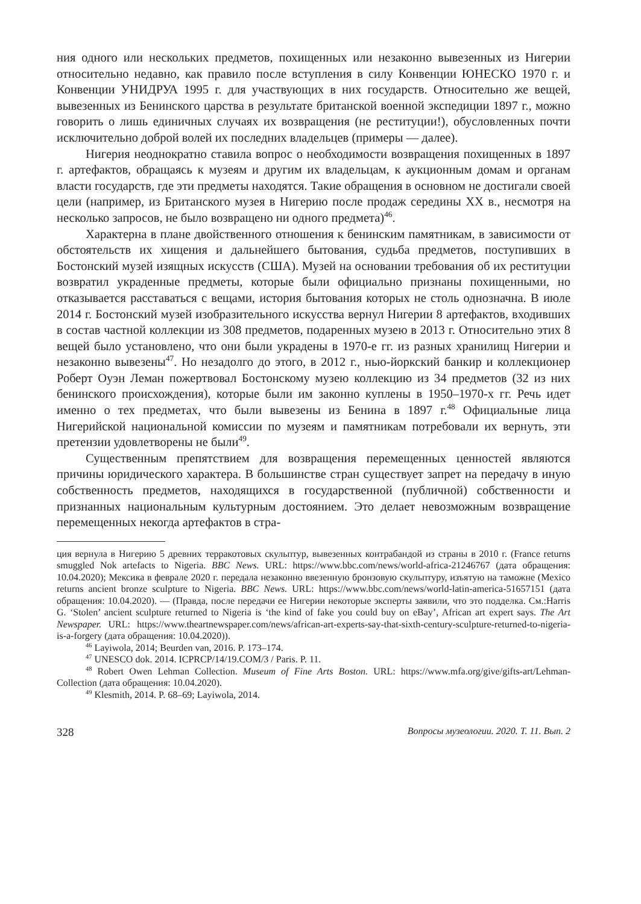ния одного или нескольких предметов, похищенных или незаконно вывезенных из Нигерии относительно недавно, как правило после вступления в силу Конвенции ЮНЕСКО 1970 г. и Конвенции УНИДРУА 1995 г. для участвующих в них государств. Относительно же вещей, вывезенных из Бенинского царства в результате британской военной экспедиции 1897 г., можно говорить о лишь единичных случаях их возвращения (не реституции!), обусловленных почти исключительно доброй волей их последних владельцев (примеры — далее).
Нигерия неоднократно ставила вопрос о необходимости возвращения похищенных в 1897 г. артефактов, обращаясь к музеям и другим их владельцам, к аукционным домам и органам власти государств, где эти предметы находятся. Такие обращения в основном не достигали своей цели (например, из Британского музея в Нигерию после продаж середины XX в., несмотря на несколько запросов, не было возвращено ни одного предмета)<sup>46</sup>.
Характерна в плане двойственного отношения к бенинским памятникам, в зависимости от обстоятельств их хищения и дальнейшего бытования, судьба предметов, поступивших в Бостонский музей изящных искусств (США). Музей на основании требования об их реституции возвратил украденные предметы, которые были официально признаны похищенными, но отказывается расставаться с вещами, история бытования которых не столь однозначна. В июле 2014 г. Бостонский музей изобразительного искусства вернул Нигерии 8 артефактов, входивших в состав частной коллекции из 308 предметов, подаренных музею в 2013 г. Относительно этих 8 вещей было установлено, что они были украдены в 1970-е гг. из разных хранилищ Нигерии и незаконно вывезены<sup>47</sup>. Но незадолго до этого, в 2012 г., нью-йоркский банкир и коллекционер Роберт Оуэн Леман пожертвовал Бостонскому музею коллекцию из 34 предметов (32 из них бенинского происхождения), которые были им законно куплены в 1950–1970-х гг. Речь идет именно о тех предметах, что были вывезены из Бенина в 1897 г.<sup>48</sup> Официальные лица Нигерийской национальной комиссии по музеям и памятникам потребовали их вернуть, эти претензии удовлетворены не были<sup>49</sup>.
Существенным препятствием для возвращения перемещенных ценностей являются причины юридического характера. В большинстве стран существует запрет на передачу в иную собственность предметов, находящихся в государственной (публичной) собственности и признанных национальным культурным достоянием. Это делает невозможным возвращение перемещенных некогда артефактов в стра-
ция вернула в Нигерию 5 древних терракотовых скульптур, вывезенных контрабандой из страны в 2010 г. (France returns smuggled Nok artefacts to Nigeria. BBC News. URL: https://www.bbc.com/news/world-africa-21246767 (дата обращения: 10.04.2020); Мексика в феврале 2020 г. передала незаконно ввезенную бронзовую скульптуру, изъятую на таможне (Mexico returns ancient bronze sculpture to Nigeria. BBC News. URL: https://www.bbc.com/news/world-latin-america-51657151 (дата обращения: 10.04.2020). — (Правда, после передачи ее Нигерии некоторые эксперты заявили, что это подделка. См.:Harris G. ‘Stolen’ ancient sculpture returned to Nigeria is ‘the kind of fake you could buy on eBay’, African art expert says. The Art Newspaper. URL: https://www.theartnewspaper.com/news/african-art-experts-say-that-sixth-century-sculpture-returned-to-nigeria-is-a-forgery (дата обращения: 10.04.2020)).
<sup>46</sup> Layiwola, 2014; Beurden van, 2016. P. 173–174.
<sup>47</sup> UNESCO dok. 2014. ICPRCP/14/19.COM/3 / Paris. P. 11.
<sup>48</sup> Robert Owen Lehman Collection. Museum of Fine Arts Boston. URL: https://www.mfa.org/give/gifts-art/Lehman-Collection (дата обращения: 10.04.2020).
<sup>49</sup> Klesmith, 2014. P. 68–69; Layiwola, 2014.
328 Вопросы музеологии. 2020. Т. 11. Вып. 2